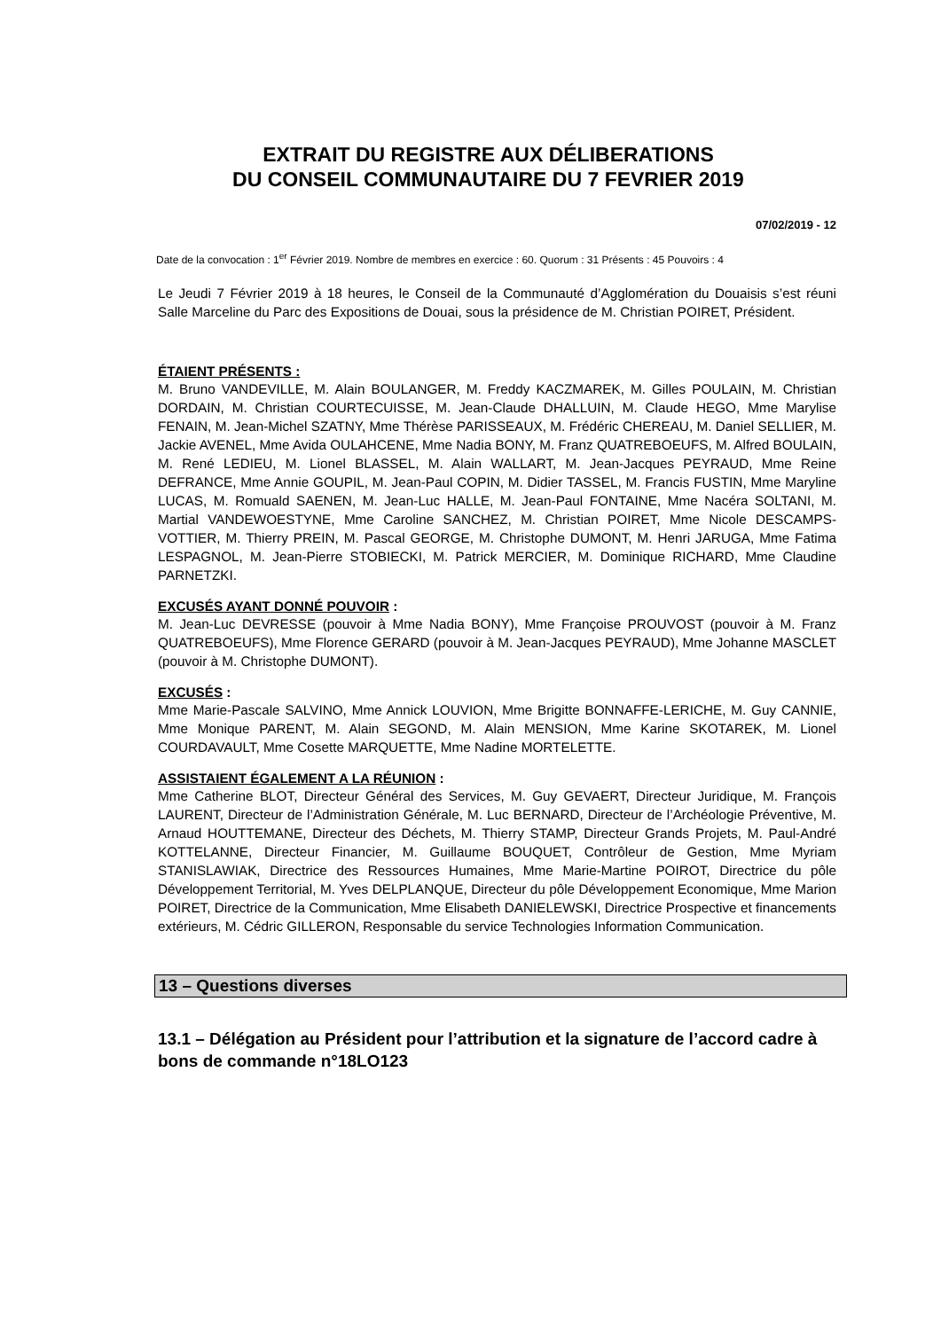EXTRAIT DU REGISTRE AUX DÉLIBERATIONS
DU CONSEIL COMMUNAUTAIRE DU 7 FEVRIER 2019
07/02/2019 - 12
Date de la convocation : 1<sup>er</sup> Février 2019. Nombre de membres en exercice : 60. Quorum : 31 Présents : 45 Pouvoirs : 4
Le Jeudi 7 Février 2019 à 18 heures, le Conseil de la Communauté d’Agglomération du Douaisis s’est réuni Salle Marceline du Parc des Expositions de Douai, sous la présidence de M. Christian POIRET, Président.
ÉTAIENT PRÉSENTS :
M. Bruno VANDEVILLE, M. Alain BOULANGER, M. Freddy KACZMAREK, M. Gilles POULAIN, M. Christian DORDAIN, M. Christian COURTECUISSE, M. Jean-Claude DHALLUIN, M. Claude HEGO, Mme Marylise FENAIN, M. Jean-Michel SZATNY, Mme Thérèse PARISSEAUX, M. Frédéric CHEREAU, M. Daniel SELLIER, M. Jackie AVENEL, Mme Avida OULAHCENE, Mme Nadia BONY, M. Franz QUATREBOEUFS, M. Alfred BOULAIN, M. René LEDIEU, M. Lionel BLASSEL, M. Alain WALLART, M. Jean-Jacques PEYRAUD, Mme Reine DEFRANCE, Mme Annie GOUPIL, M. Jean-Paul COPIN, M. Didier TASSEL, M. Francis FUSTIN, Mme Maryline LUCAS, M. Romuald SAENEN, M. Jean-Luc HALLE, M. Jean-Paul FONTAINE, Mme Nacéra SOLTANI, M. Martial VANDEWOESTYNE, Mme Caroline SANCHEZ, M. Christian POIRET, Mme Nicole DESCAMPS-VOTTIER, M. Thierry PREIN, M. Pascal GEORGE, M. Christophe DUMONT, M. Henri JARUGA, Mme Fatima LESPAGNOL, M. Jean-Pierre STOBIECKI, M. Patrick MERCIER, M. Dominique RICHARD, Mme Claudine PARNETZKI.
EXCUSÉS AYANT DONNÉ POUVOIR :
M. Jean-Luc DEVRESSE (pouvoir à Mme Nadia BONY), Mme Françoise PROUVOST (pouvoir à M. Franz QUATREBOEUFS), Mme Florence GERARD (pouvoir à M. Jean-Jacques PEYRAUD), Mme Johanne MASCLET (pouvoir à M. Christophe DUMONT).
EXCUSÉS :
Mme Marie-Pascale SALVINO, Mme Annick LOUVION, Mme Brigitte BONNAFFE-LERICHE, M. Guy CANNIE, Mme Monique PARENT, M. Alain SEGOND, M. Alain MENSION, Mme Karine SKOTAREK, M. Lionel COURDAVAULT, Mme Cosette MARQUETTE, Mme Nadine MORTELETTE.
ASSISTAIENT ÉGALEMENT A LA RÉUNION :
Mme Catherine BLOT, Directeur Général des Services, M. Guy GEVAERT, Directeur Juridique, M. François LAURENT, Directeur de l’Administration Générale, M. Luc BERNARD, Directeur de l’Archéologie Préventive, M. Arnaud HOUTTEMANE, Directeur des Déchets, M. Thierry STAMP, Directeur Grands Projets, M. Paul-André KOTTELANNE, Directeur Financier, M. Guillaume BOUQUET, Contrôleur de Gestion, Mme Myriam STANISLAWIAK, Directrice des Ressources Humaines, Mme Marie-Martine POIROT, Directrice du pôle Développement Territorial, M. Yves DELPLANQUE, Directeur du pôle Développement Economique, Mme Marion POIRET, Directrice de la Communication, Mme Elisabeth DANIELEWSKI, Directrice Prospective et financements extérieurs, M. Cédric GILLERON, Responsable du service Technologies Information Communication.
13 – Questions diverses
13.1 – Délégation au Président pour l’attribution et la signature de l’accord cadre à bons de commande n°18LO123